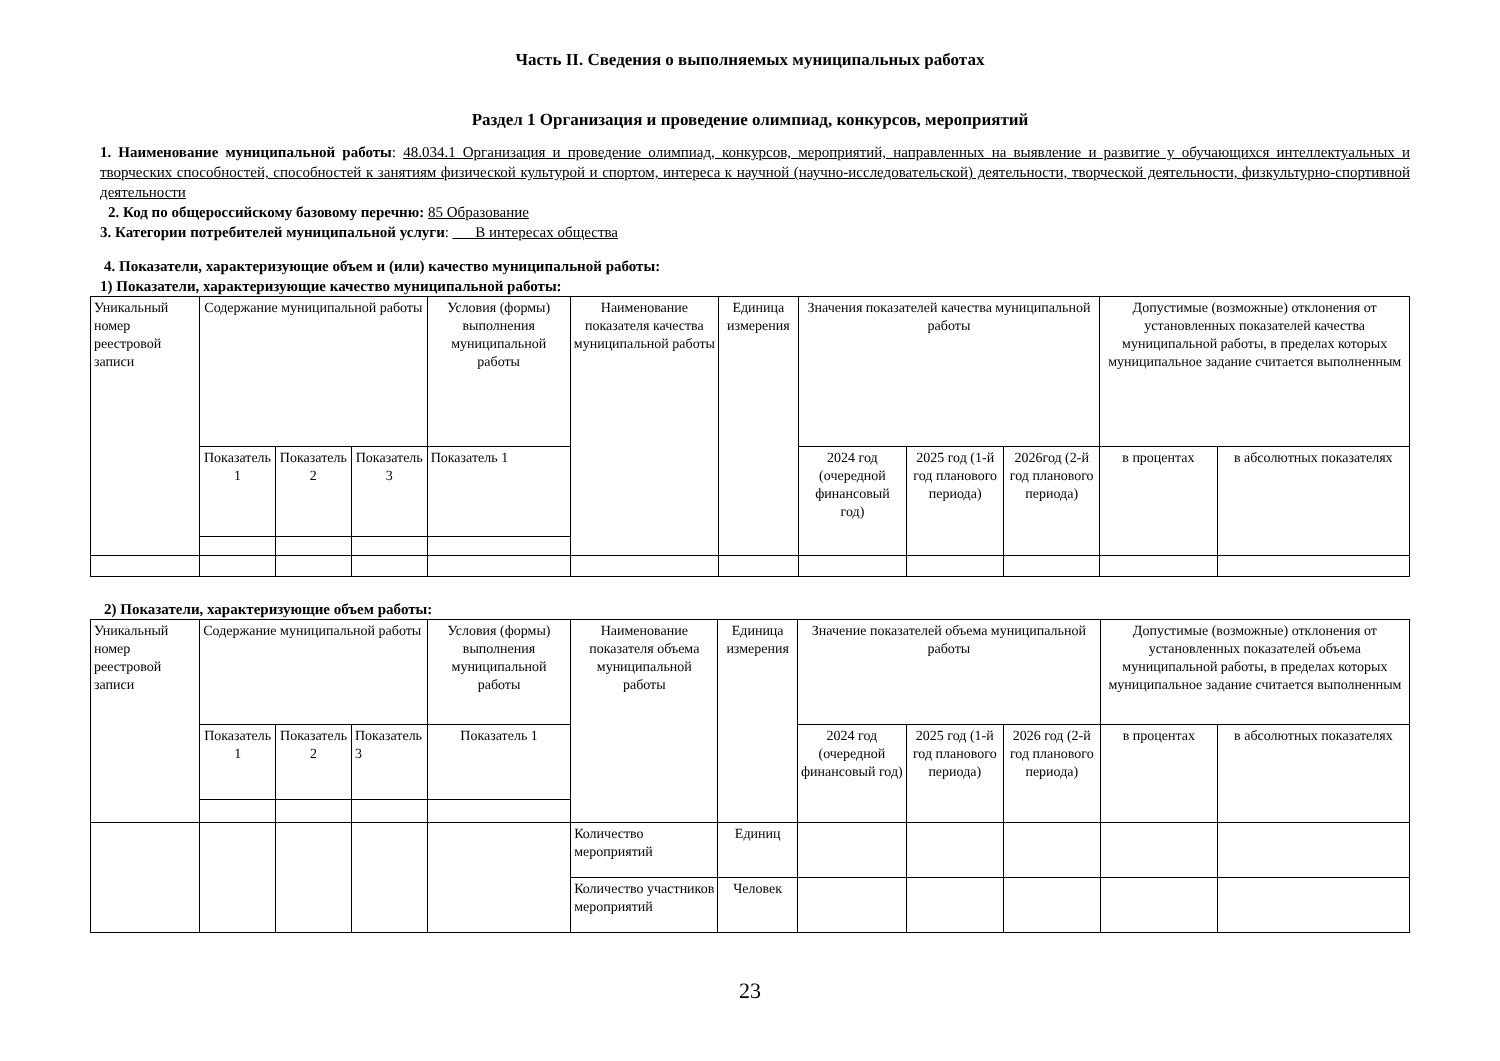Часть II. Сведения о выполняемых муниципальных работах
Раздел 1 Организация и проведение олимпиад, конкурсов, мероприятий
1. Наименование муниципальной работы: 48.034.1 Организация и проведение олимпиад, конкурсов, мероприятий, направленных на выявление и развитие у обучающихся интеллектуальных и творческих способностей, способностей к занятиям физической культурой и спортом, интереса к научной (научно-исследовательской) деятельности, творческой деятельности, физкультурно-спортивной деятельности
2. Код по общероссийскому базовому перечню: 85 Образование
3. Категории потребителей муниципальной услуги: ___В интересах общества
4. Показатели, характеризующие объем и (или) качество муниципальной работы:
1) Показатели, характеризующие качество муниципальной работы:
| Уникальный номер реестровой записи | Содержание муниципальной работы | | | Условия (формы) выполнения муниципальной работы | Наименование показателя качества муниципальной работы | Единица измерения | Значения показателей качества муниципальной работы | | | Допустимые (возможные) отклонения от установленных показателей качества муниципальной работы, в пределах которых муниципальное задание считается выполненным | |
| | Показатель 1 | Показатель 2 | Показатель 3 | Показатель 1 | | | 2024 год (очередной финансовый год) | 2025 год (1-й год планового периода) | 2026год (2-й год планового периода) | в процентах | в абсолютных показателях |
2) Показатели, характеризующие объем работы:
| Уникальный номер реестровой записи | Содержание муниципальной работы | | | Условия (формы) выполнения муниципальной работы | Наименование показателя объема муниципальной работы | Единица измерения | Значение показателей объема муниципальной работы | | | Допустимые (возможные) отклонения от установленных показателей объема муниципальной работы, в пределах которых муниципальное задание считается выполненным | |
| | Показатель 1 | Показатель 2 | Показатель 3 | Показатель 1 | | | 2024 год (очередной финансовый год) | 2025 год (1-й год планового периода) | 2026 год (2-й год планового периода) | в процентах | в абсолютных показателях |
| | | | | | Количество мероприятий | Единиц | | | | | |
| | | | | | Количество участников мероприятий | Человек | | | | | |
23